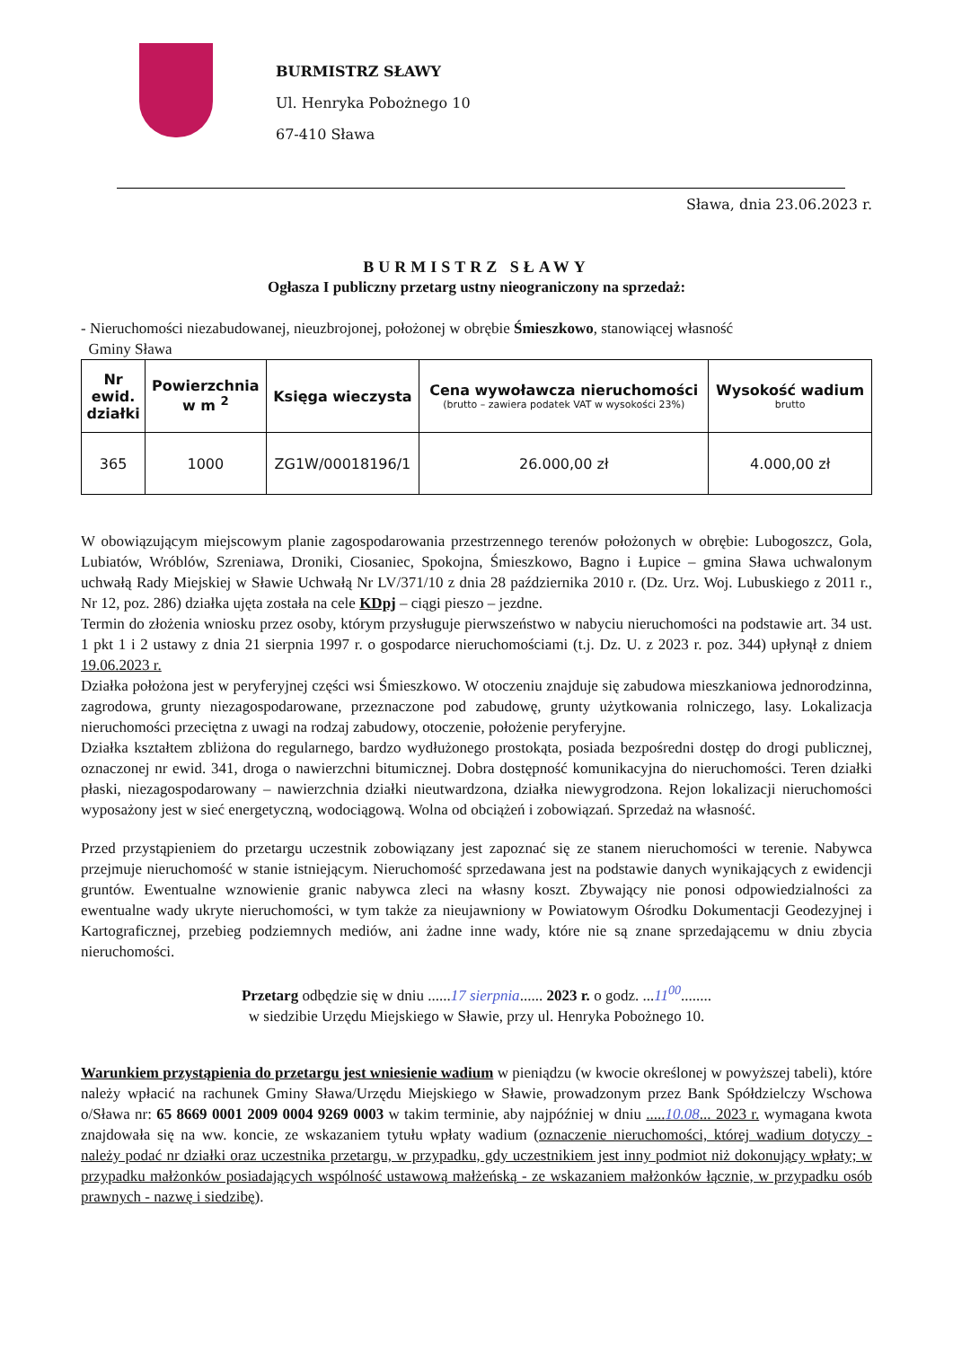BURMISTRZ SŁAWY
Ul. Henryka Pobożnego 10
67-410 Sława
Sława, dnia 23.06.2023 r.
BURMISTRZ SŁAWY
Ogłasza I publiczny przetarg ustny nieograniczony na sprzedaż:
- Nieruchomości niezabudowanej, nieuzbrojonej, położonej w obrębie Śmieszkowo, stanowiącej własność
Gminy Sława
| Nr ewid. działki | Powierzchnia w m <sup>2</sup> | Księga wieczysta | Cena wywoławcza nieruchomości (brutto – zawiera podatek VAT w wysokości 23%) | Wysokość wadium brutto |
| --- | --- | --- | --- | --- |
| 365 | 1000 | ZG1W/00018196/1 | 26.000,00 zł | 4.000,00 zł |
W obowiązującym miejscowym planie zagospodarowania przestrzennego terenów położonych w obrębie: Lubogoszcz, Gola, Lubiatów, Wróblów, Szreniawa, Droniki, Ciosaniec, Spokojna, Śmieszkowo, Bagno i Łupice – gmina Sława uchwalonym uchwałą Rady Miejskiej w Sławie Uchwałą Nr LV/371/10 z dnia 28 października 2010 r. (Dz. Urz. Woj. Lubuskiego z 2011 r., Nr 12, poz. 286) działka ujęta została na cele KDpj – ciągi pieszo – jezdne.
Termin do złożenia wniosku przez osoby, którym przysługuje pierwszeństwo w nabyciu nieruchomości na podstawie art. 34 ust. 1 pkt 1 i 2 ustawy z dnia 21 sierpnia 1997 r. o gospodarce nieruchomościami (t.j. Dz. U. z 2023 r. poz. 344) upłynął z dniem 19.06.2023 r.
Działka położona jest w peryferyjnej części wsi Śmieszkowo. W otoczeniu znajduje się zabudowa mieszkaniowa jednorodzinna, zagrodowa, grunty niezagospodarowane, przeznaczone pod zabudowę, grunty użytkowania rolniczego, lasy. Lokalizacja nieruchomości przeciętna z uwagi na rodzaj zabudowy, otoczenie, położenie peryferyjne.
Działka kształtem zbliżona do regularnego, bardzo wydłużonego prostokąta, posiada bezpośredni dostęp do drogi publicznej, oznaczonej nr ewid. 341, droga o nawierzchni bitumicznej. Dobra dostępność komunikacyjna do nieruchomości. Teren działki płaski, niezagospodarowany – nawierzchnia działki nieutwardzona, działka niewygrodzona. Rejon lokalizacji nieruchomości wyposażony jest w sieć energetyczną, wodociągową. Wolna od obciążeń i zobowiązań. Sprzedaż na własność.
Przed przystąpieniem do przetargu uczestnik zobowiązany jest zapoznać się ze stanem nieruchomości w terenie. Nabywca przejmuje nieruchomość w stanie istniejącym. Nieruchomość sprzedawana jest na podstawie danych wynikających z ewidencji gruntów. Ewentualne wznowienie granic nabywca zleci na własny koszt. Zbywający nie ponosi odpowiedzialności za ewentualne wady ukryte nieruchomości, w tym także za nieujawniony w Powiatowym Ośrodku Dokumentacji Geodezyjnej i Kartograficznej, przebieg podziemnych mediów, ani żadne inne wady, które nie są znane sprzedającemu w dniu zbycia nieruchomości.
Przetarg odbędzie się w dniu ......17 sierpnia...... 2023 r. o godz. ...11<sup>00</sup>........
w siedzibie Urzędu Miejskiego w Sławie, przy ul. Henryka Pobożnego 10.
Warunkiem przystąpienia do przetargu jest wniesienie wadium w pieniądzu (w kwocie określonej w powyższej tabeli), które należy wpłacić na rachunek Gminy Sława/Urzędu Miejskiego w Sławie, prowadzonym przez Bank Spółdzielczy Wschowa o/Sława nr: 65 8669 0001 2009 0004 9269 0003 w takim terminie, aby najpóźniej w dniu .....10.08... 2023 r. wymagana kwota znajdowała się na ww. koncie, ze wskazaniem tytułu wpłaty wadium (oznaczenie nieruchomości, której wadium dotyczy - należy podać nr działki oraz uczestnika przetargu, w przypadku, gdy uczestnikiem jest inny podmiot niż dokonujący wpłaty; w przypadku małżonków posiadających wspólność ustawową małżeńską - ze wskazaniem małżonków łącznie, w przypadku osób prawnych - nazwę i siedzibę).